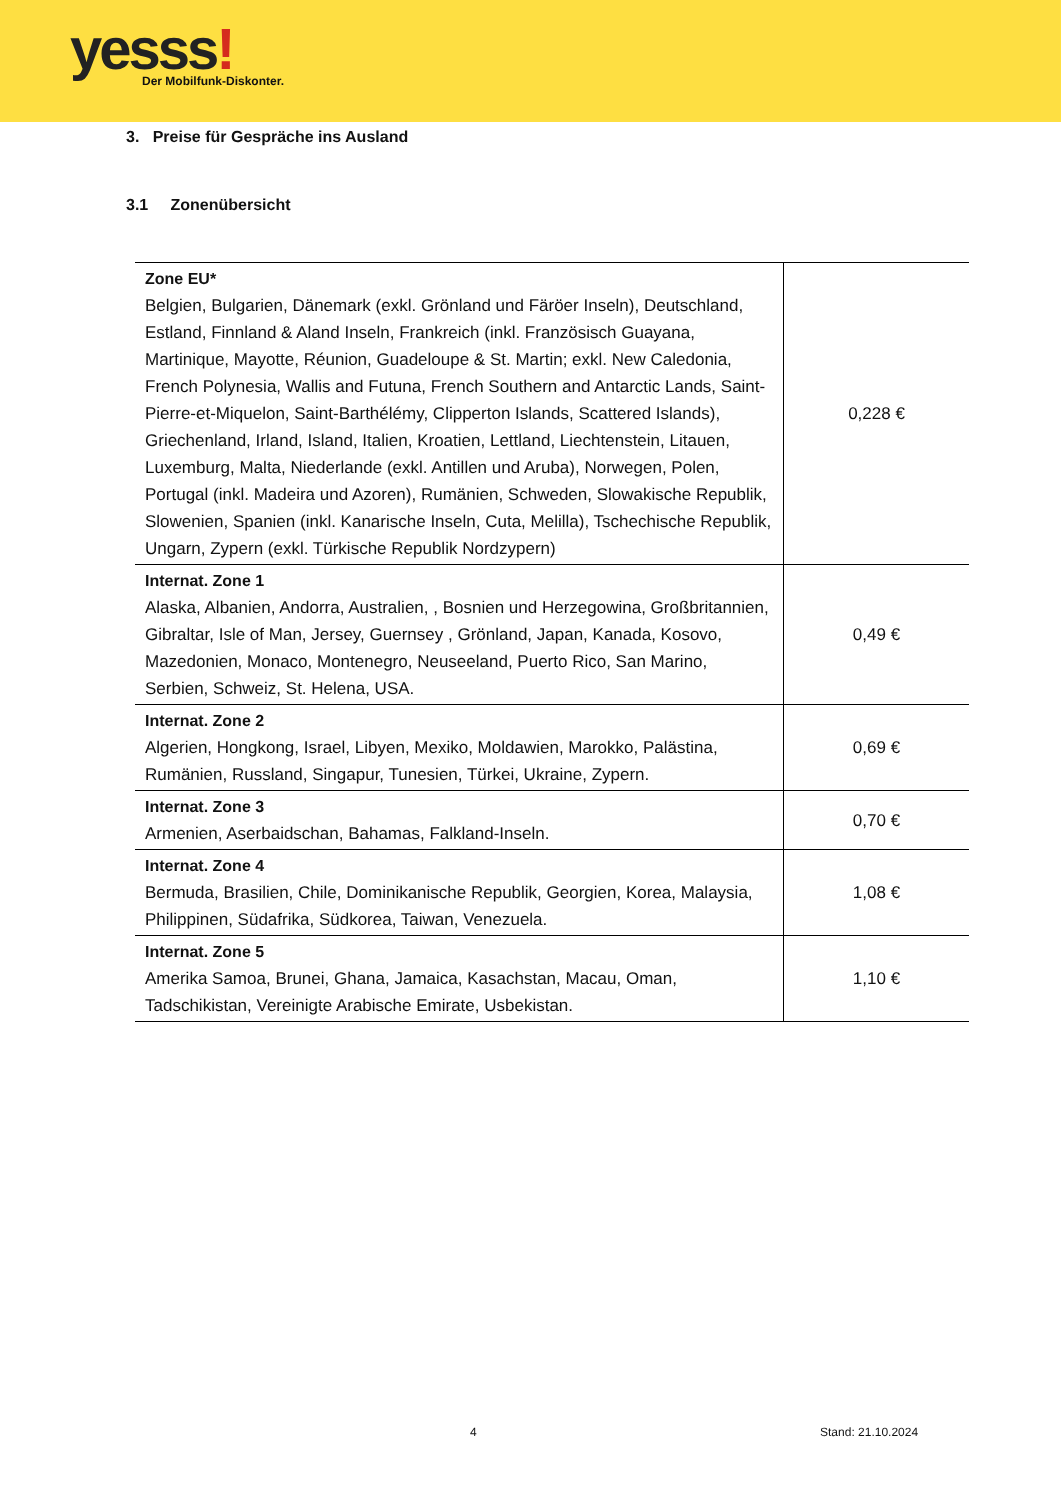yesss!
Der Mobilfunk-Diskonter.
3. Preise für Gespräche ins Ausland
3.1 Zonenübersicht
| Zone EU* Belgien, Bulgarien, Dänemark (exkl. Grönland und Färöer Inseln), Deutschland, Estland, Finnland & Aland Inseln, Frankreich (inkl. Französisch Guayana, Martinique, Mayotte, Réunion, Guadeloupe & St. Martin; exkl. New Caledonia, French Polynesia, Wallis and Futuna, French Southern and Antarctic Lands, Saint-Pierre-et-Miquelon, Saint-Barthélémy, Clipperton Islands, Scattered Islands), Griechenland, Irland, Island, Italien, Kroatien, Lettland, Liechtenstein, Litauen, Luxemburg, Malta, Niederlande (exkl. Antillen und Aruba), Norwegen, Polen, Portugal (inkl. Madeira und Azoren), Rumänien, Schweden, Slowakische Republik, Slowenien, Spanien (inkl. Kanarische Inseln, Cuta, Melilla), Tschechische Republik, Ungarn, Zypern (exkl. Türkische Republik Nordzypern) | 0,228 € |
| Internat. Zone 1 Alaska, Albanien, Andorra, Australien, , Bosnien und Herzegowina, Großbritannien, Gibraltar, Isle of Man, Jersey, Guernsey , Grönland, Japan, Kanada, Kosovo, Mazedonien, Monaco, Montenegro, Neuseeland, Puerto Rico, San Marino, Serbien, Schweiz, St. Helena, USA. | 0,49 € |
| Internat. Zone 2 Algerien, Hongkong, Israel, Libyen, Mexiko, Moldawien, Marokko, Palästina, Rumänien, Russland, Singapur, Tunesien, Türkei, Ukraine, Zypern. | 0,69 € |
| Internat. Zone 3 Armenien, Aserbaidschan, Bahamas, Falkland-Inseln. | 0,70 € |
| Internat. Zone 4 Bermuda, Brasilien, Chile, Dominikanische Republik, Georgien, Korea, Malaysia, Philippinen, Südafrika, Südkorea, Taiwan, Venezuela. | 1,08 € |
| Internat. Zone 5 Amerika Samoa, Brunei, Ghana, Jamaica, Kasachstan, Macau, Oman, Tadschikistan, Vereinigte Arabische Emirate, Usbekistan. | 1,10 € |
4 Stand: 21.10.2024